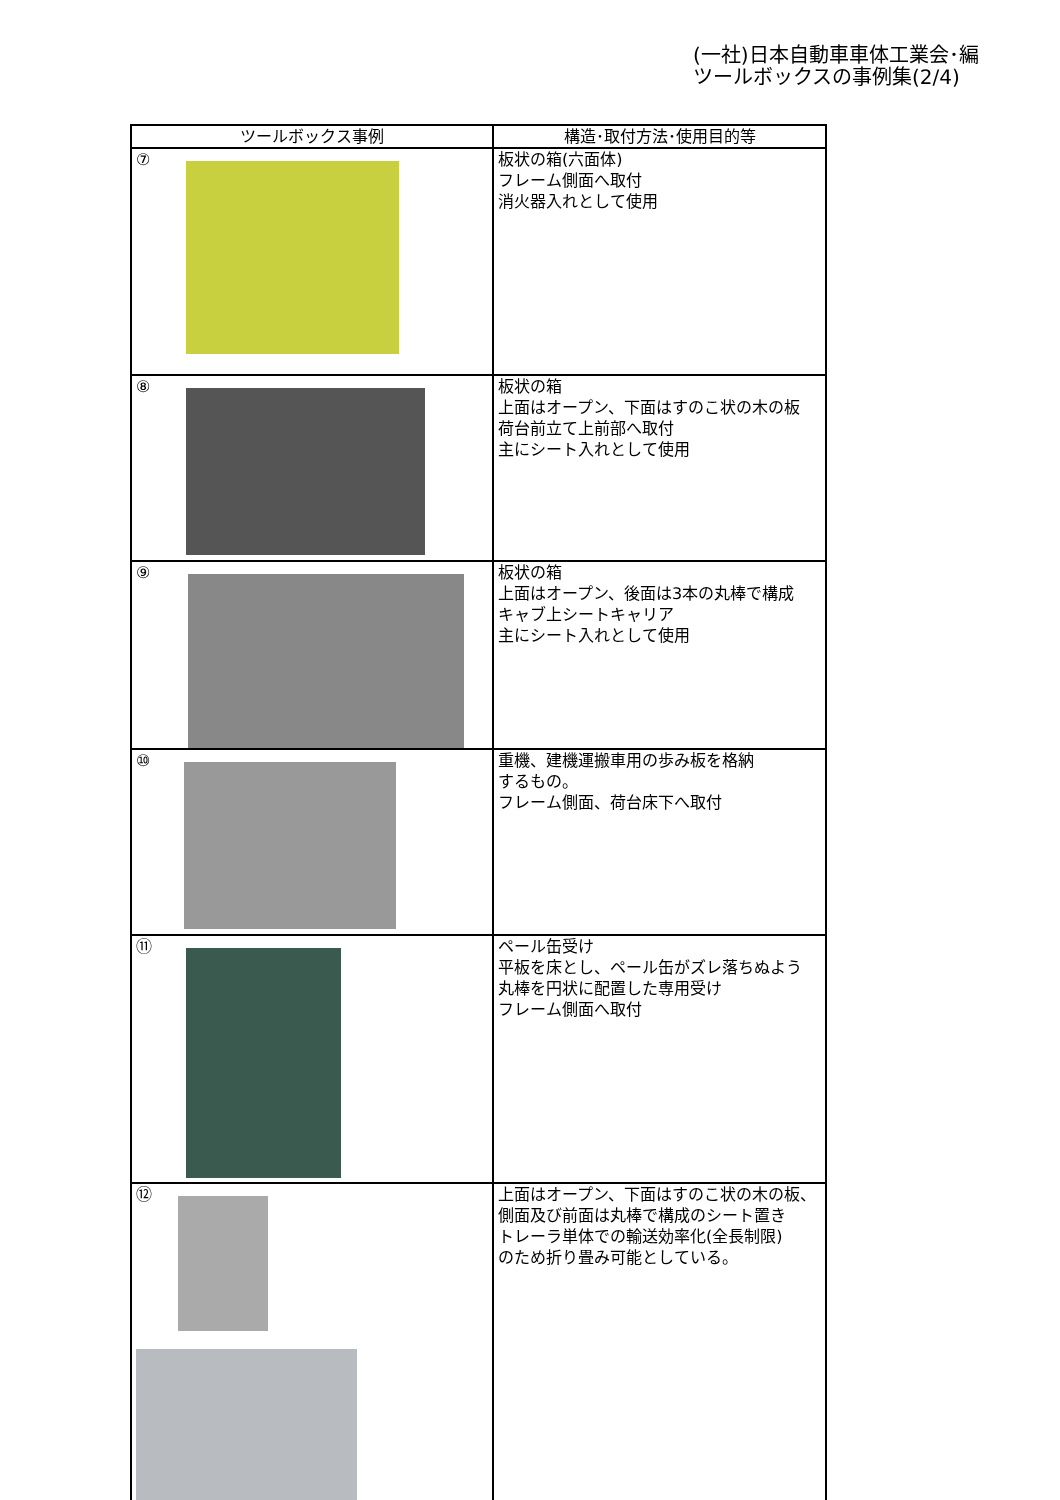(一社)日本自動車車体工業会･編
ツールボックスの事例集(2/4)
| ツールボックス事例 | 構造･取付方法･使用目的等 |
| --- | --- |
| ⑦ | 板状の箱(六面体) フレーム側面へ取付 消火器入れとして使用 |
| ⑧ | 板状の箱 上面はオープン、下面はすのこ状の木の板 荷台前立て上前部へ取付 主にシート入れとして使用 |
| ⑨ | 板状の箱 上面はオープン、後面は3本の丸棒で構成 キャブ上シートキャリア 主にシート入れとして使用 |
| ⑩ | 重機、建機運搬車用の歩み板を格納 するもの。 フレーム側面、荷台床下へ取付 |
| ⑪ | ペール缶受け 平板を床とし、ペール缶がズレ落ちぬよう 丸棒を円状に配置した専用受け フレーム側面へ取付 |
| ⑫ | 上面はオープン、下面はすのこ状の木の板、 側面及び前面は丸棒で構成のシート置き トレーラ単体での輸送効率化(全長制限) のため折り畳み可能としている。 |